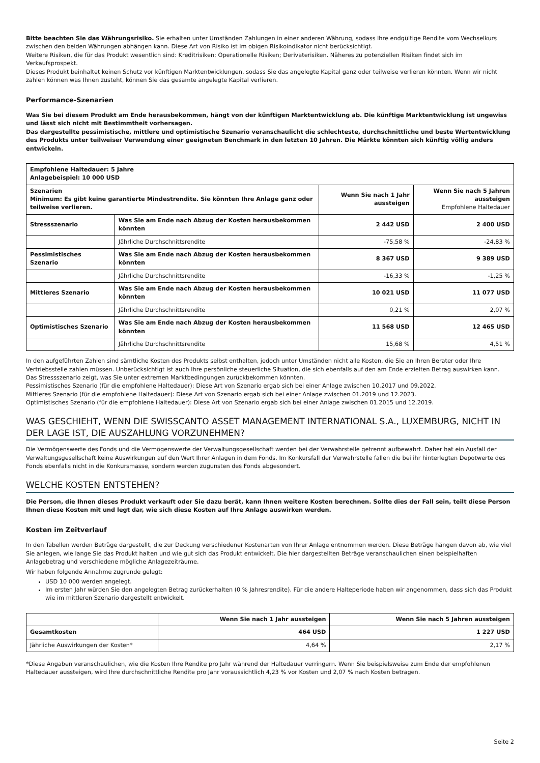Bitte beachten Sie das Währungsrisiko. Sie erhalten unter Umständen Zahlungen in einer anderen Währung, sodass Ihre endgültige Rendite vom Wechselkurs zwischen den beiden Währungen abhängen kann. Diese Art von Risiko ist im obigen Risikoindikator nicht berücksichtigt.
Weitere Risiken, die für das Produkt wesentlich sind: Kreditrisiken; Operationelle Risiken; Derivaterisiken. Näheres zu potenziellen Risiken findet sich im Verkaufsprospekt.
Dieses Produkt beinhaltet keinen Schutz vor künftigen Marktentwicklungen, sodass Sie das angelegte Kapital ganz oder teilweise verlieren könnten. Wenn wir nicht zahlen können was Ihnen zusteht, können Sie das gesamte angelegte Kapital verlieren.
Performance-Szenarien
Was Sie bei diesem Produkt am Ende herausbekommen, hängt von der künftigen Marktentwicklung ab. Die künftige Marktentwicklung ist ungewiss und lässt sich nicht mit Bestimmtheit vorhersagen.
Das dargestellte pessimistische, mittlere und optimistische Szenario veranschaulicht die schlechteste, durchschnittliche und beste Wertentwicklung des Produkts unter teilweiser Verwendung einer geeigneten Benchmark in den letzten 10 Jahren. Die Märkte könnten sich künftig völlig anders entwickeln.
| Empfohlene Haltedauer: 5 Jahre Anlagebeispiel: 10 000 USD | | | |
| --- | --- | --- | --- |
| Szenarien Minimum: Es gibt keine garantierte Mindestrendite. Sie könnten Ihre Anlage ganz oder teilweise verlieren. | | Wenn Sie nach 1 Jahr aussteigen | Wenn Sie nach 5 Jahren aussteigen Empfohlene Haltedauer |
| Stressszenario | Was Sie am Ende nach Abzug der Kosten herausbekommen könnten | 2 442 USD | 2 400 USD |
| | Jährliche Durchschnittsrendite | -75,58 % | -24,83 % |
| Pessimistisches Szenario | Was Sie am Ende nach Abzug der Kosten herausbekommen könnten | 8 367 USD | 9 389 USD |
| | Jährliche Durchschnittsrendite | -16,33 % | -1,25 % |
| Mittleres Szenario | Was Sie am Ende nach Abzug der Kosten herausbekommen könnten | 10 021 USD | 11 077 USD |
| | Jährliche Durchschnittsrendite | 0,21 % | 2,07 % |
| Optimistisches Szenario | Was Sie am Ende nach Abzug der Kosten herausbekommen könnten | 11 568 USD | 12 465 USD |
| | Jährliche Durchschnittsrendite | 15,68 % | 4,51 % |
In den aufgeführten Zahlen sind sämtliche Kosten des Produkts selbst enthalten, jedoch unter Umständen nicht alle Kosten, die Sie an Ihren Berater oder Ihre Vertriebsstelle zahlen müssen. Unberücksichtigt ist auch Ihre persönliche steuerliche Situation, die sich ebenfalls auf den am Ende erzielten Betrag auswirken kann.
Das Stressszenario zeigt, was Sie unter extremen Marktbedingungen zurückbekommen könnten.
Pessimistisches Szenario (für die empfohlene Haltedauer): Diese Art von Szenario ergab sich bei einer Anlage zwischen 10.2017 und 09.2022.
Mittleres Szenario (für die empfohlene Haltedauer): Diese Art von Szenario ergab sich bei einer Anlage zwischen 01.2019 und 12.2023.
Optimistisches Szenario (für die empfohlene Haltedauer): Diese Art von Szenario ergab sich bei einer Anlage zwischen 01.2015 und 12.2019.
WAS GESCHIEHT, WENN DIE SWISSCANTO ASSET MANAGEMENT INTERNATIONAL S.A., LUXEMBURG, NICHT IN DER LAGE IST, DIE AUSZAHLUNG VORZUNEHMEN?
Die Vermögenswerte des Fonds und die Vermögenswerte der Verwaltungsgesellschaft werden bei der Verwahrstelle getrennt aufbewahrt. Daher hat ein Ausfall der Verwaltungsgesellschaft keine Auswirkungen auf den Wert Ihrer Anlagen in dem Fonds. Im Konkursfall der Verwahrstelle fallen die bei ihr hinterlegten Depotwerte des Fonds ebenfalls nicht in die Konkursmasse, sondern werden zugunsten des Fonds abgesondert.
WELCHE KOSTEN ENTSTEHEN?
Die Person, die Ihnen dieses Produkt verkauft oder Sie dazu berät, kann Ihnen weitere Kosten berechnen. Sollte dies der Fall sein, teilt diese Person Ihnen diese Kosten mit und legt dar, wie sich diese Kosten auf Ihre Anlage auswirken werden.
Kosten im Zeitverlauf
In den Tabellen werden Beträge dargestellt, die zur Deckung verschiedener Kostenarten von Ihrer Anlage entnommen werden. Diese Beträge hängen davon ab, wie viel Sie anlegen, wie lange Sie das Produkt halten und wie gut sich das Produkt entwickelt. Die hier dargestellten Beträge veranschaulichen einen beispielhaften Anlagebetrag und verschiedene mögliche Anlagezeiträume.
Wir haben folgende Annahme zugrunde gelegt:
USD 10 000 werden angelegt.
Im ersten Jahr würden Sie den angelegten Betrag zurückerhalten (0 % Jahresrendite). Für die andere Halteperiode haben wir angenommen, dass sich das Produkt wie im mittleren Szenario dargestellt entwickelt.
| | Wenn Sie nach 1 Jahr aussteigen | Wenn Sie nach 5 Jahren aussteigen |
| --- | --- | --- |
| Gesamtkosten | 464 USD | 1 227 USD |
| Jährliche Auswirkungen der Kosten* | 4,64 % | 2,17 % |
*Diese Angaben veranschaulichen, wie die Kosten Ihre Rendite pro Jahr während der Haltedauer verringern. Wenn Sie beispielsweise zum Ende der empfohlenen Haltedauer aussteigen, wird Ihre durchschnittliche Rendite pro Jahr voraussichtlich 4,23 % vor Kosten und 2,07 % nach Kosten betragen.
Seite 2